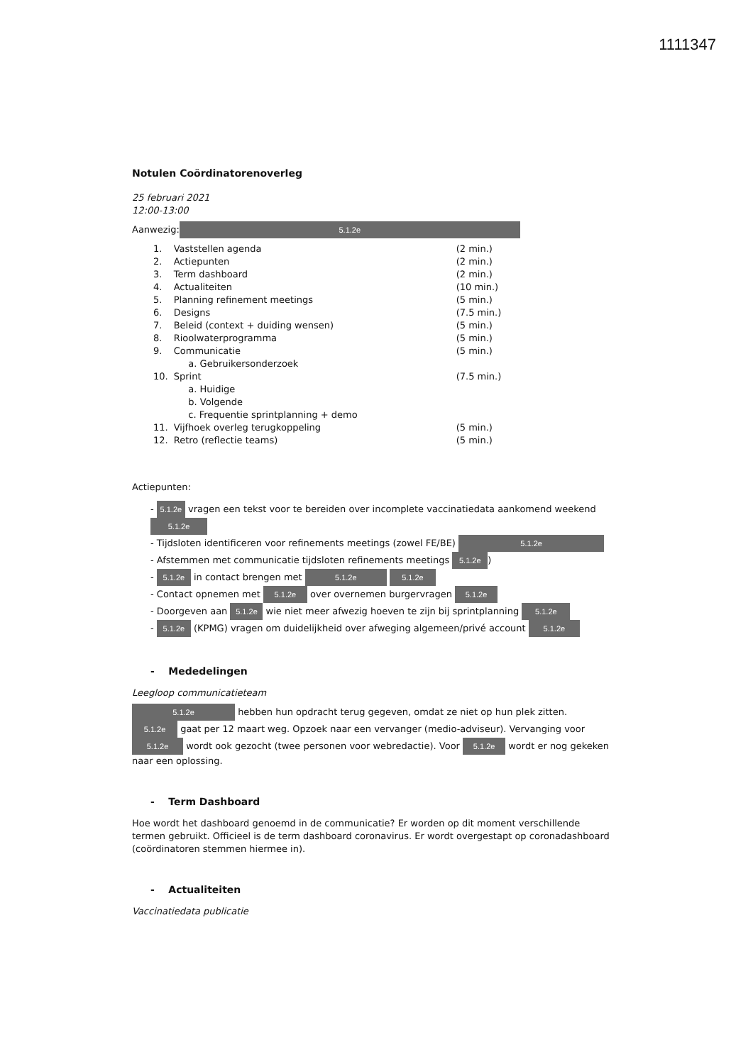1111347
Notulen Coördinatorenoverleg
25 februari 2021
12:00-13:00
Aanwezig: 5.1.2e
| 1. | Vaststellen agenda | (2 min.) |
| 2. | Actiepunten | (2 min.) |
| 3. | Term dashboard | (2 min.) |
| 4. | Actualiteiten | (10 min.) |
| 5. | Planning refinement meetings | (5 min.) |
| 6. | Designs | (7.5 min.) |
| 7. | Beleid (context + duiding wensen) | (5 min.) |
| 8. | Rioolwaterprogramma | (5 min.) |
| 9. | Communicatie | (5 min.) |
| | a. Gebruikersonderzoek | |
| 10. | Sprint | (7.5 min.) |
| | a. Huidige | |
| | b. Volgende | |
| | c. Frequentie sprintplanning + demo | |
| 11. | Vijfhoek overleg terugkoppeling | (5 min.) |
| 12. | Retro (reflectie teams) | (5 min.) |
Actiepunten:
- 5.1.2e vragen een tekst voor te bereiden over incomplete vaccinatiedata aankomend weekend 5.1.2e
- Tijdsloten identificeren voor refinements meetings (zowel FE/BE) 5.1.2e
- Afstemmen met communicatie tijdsloten refinements meetings 5.1.2e)
- 5.1.2e in contact brengen met 5.1.2e 5.1.2e
- Contact opnemen met 5.1.2e over overnemen burgervragen 5.1.2e
- Doorgeven aan 5.1.2e wie niet meer afwezig hoeven te zijn bij sprintplanning 5.1.2e
- 5.1.2e (KPMG) vragen om duidelijkheid over afweging algemeen/privé account 5.1.2e
- Mededelingen
Leegloop communicatieteam
5.1.2e hebben hun opdracht terug gegeven, omdat ze niet op hun plek zitten. 5.1.2e gaat per 12 maart weg. Opzoek naar een vervanger (medio-adviseur). Vervanging voor 5.1.2e wordt ook gezocht (twee personen voor webredactie). Voor 5.1.2e wordt er nog gekeken naar een oplossing.
- Term Dashboard
Hoe wordt het dashboard genoemd in de communicatie? Er worden op dit moment verschillende termen gebruikt. Officieel is de term dashboard coronavirus. Er wordt overgestapt op coronadashboard (coördinatoren stemmen hiermee in).
- Actualiteiten
Vaccinatiedata publicatie